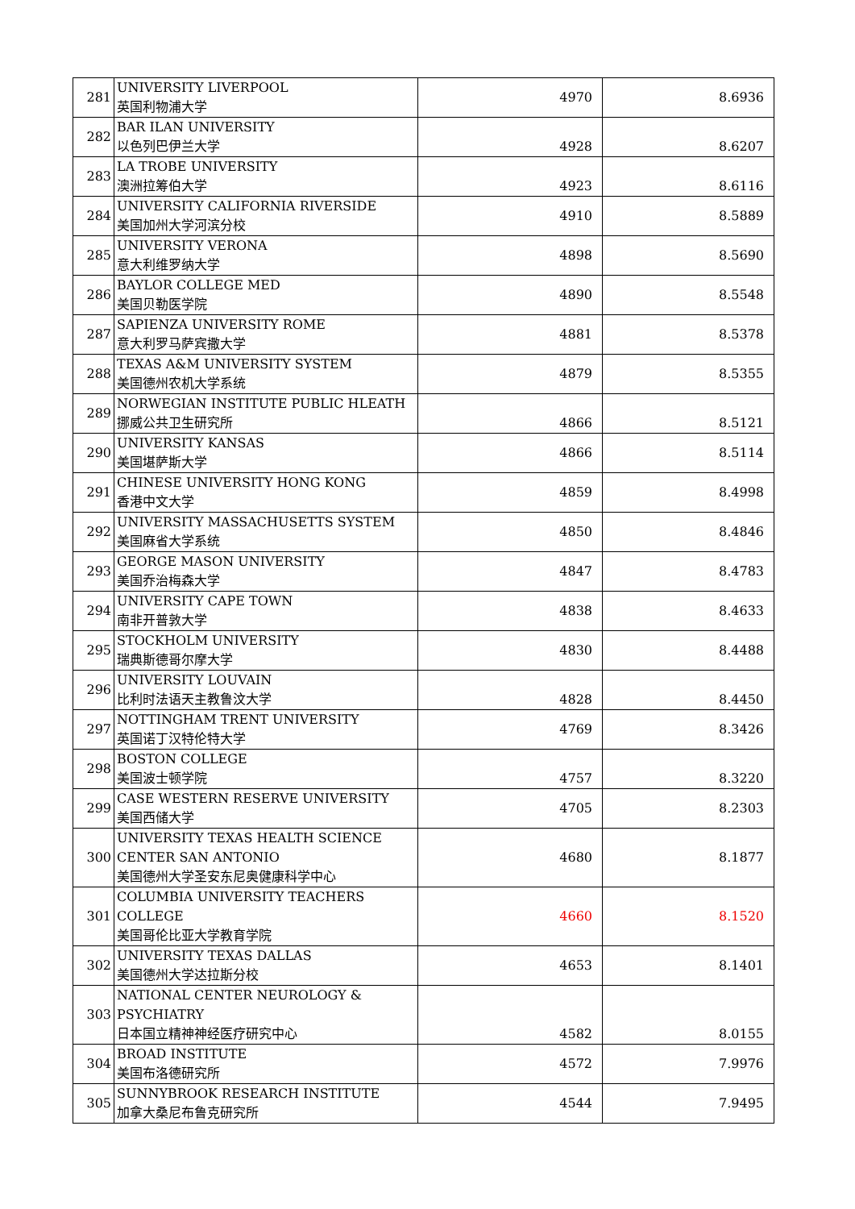| 281 | UNIVERSITY LIVERPOOL 英国利物浦大学 | 4970 | 8.6936 |
| 282 | BAR ILAN UNIVERSITY 以色列巴伊兰大学 | 4928 | 8.6207 |
| 283 | LA TROBE UNIVERSITY 澳洲拉筹伯大学 | 4923 | 8.6116 |
| 284 | UNIVERSITY CALIFORNIA RIVERSIDE 美国加州大学河滨分校 | 4910 | 8.5889 |
| 285 | UNIVERSITY VERONA 意大利维罗纳大学 | 4898 | 8.5690 |
| 286 | BAYLOR COLLEGE MED 美国贝勒医学院 | 4890 | 8.5548 |
| 287 | SAPIENZA UNIVERSITY ROME 意大利罗马萨宾撒大学 | 4881 | 8.5378 |
| 288 | TEXAS A&M UNIVERSITY SYSTEM 美国德州农机大学系统 | 4879 | 8.5355 |
| 289 | NORWEGIAN INSTITUTE PUBLIC HLEATH 挪威公共卫生研究所 | 4866 | 8.5121 |
| 290 | UNIVERSITY KANSAS 美国堪萨斯大学 | 4866 | 8.5114 |
| 291 | CHINESE UNIVERSITY HONG KONG 香港中文大学 | 4859 | 8.4998 |
| 292 | UNIVERSITY MASSACHUSETTS SYSTEM 美国麻省大学系统 | 4850 | 8.4846 |
| 293 | GEORGE MASON UNIVERSITY 美国乔治梅森大学 | 4847 | 8.4783 |
| 294 | UNIVERSITY CAPE TOWN 南非开普敦大学 | 4838 | 8.4633 |
| 295 | STOCKHOLM UNIVERSITY 瑞典斯德哥尔摩大学 | 4830 | 8.4488 |
| 296 | UNIVERSITY LOUVAIN 比利时法语天主教鲁汶大学 | 4828 | 8.4450 |
| 297 | NOTTINGHAM TRENT UNIVERSITY 英国诺丁汉特伦特大学 | 4769 | 8.3426 |
| 298 | BOSTON COLLEGE 美国波士顿学院 | 4757 | 8.3220 |
| 299 | CASE WESTERN RESERVE UNIVERSITY 美国西储大学 | 4705 | 8.2303 |
| 300 | UNIVERSITY TEXAS HEALTH SCIENCE CENTER SAN ANTONIO 美国德州大学圣安东尼奥健康科学中心 | 4680 | 8.1877 |
| 301 | COLUMBIA UNIVERSITY TEACHERS COLLEGE 美国哥伦比亚大学教育学院 | 4660 | 8.1520 |
| 302 | UNIVERSITY TEXAS DALLAS 美国德州大学达拉斯分校 | 4653 | 8.1401 |
| 303 | NATIONAL CENTER NEUROLOGY & PSYCHIATRY 日本国立精神神经医疗研究中心 | 4582 | 8.0155 |
| 304 | BROAD INSTITUTE 美国布洛德研究所 | 4572 | 7.9976 |
| 305 | SUNNYBROOK RESEARCH INSTITUTE 加拿大桑尼布鲁克研究所 | 4544 | 7.9495 |